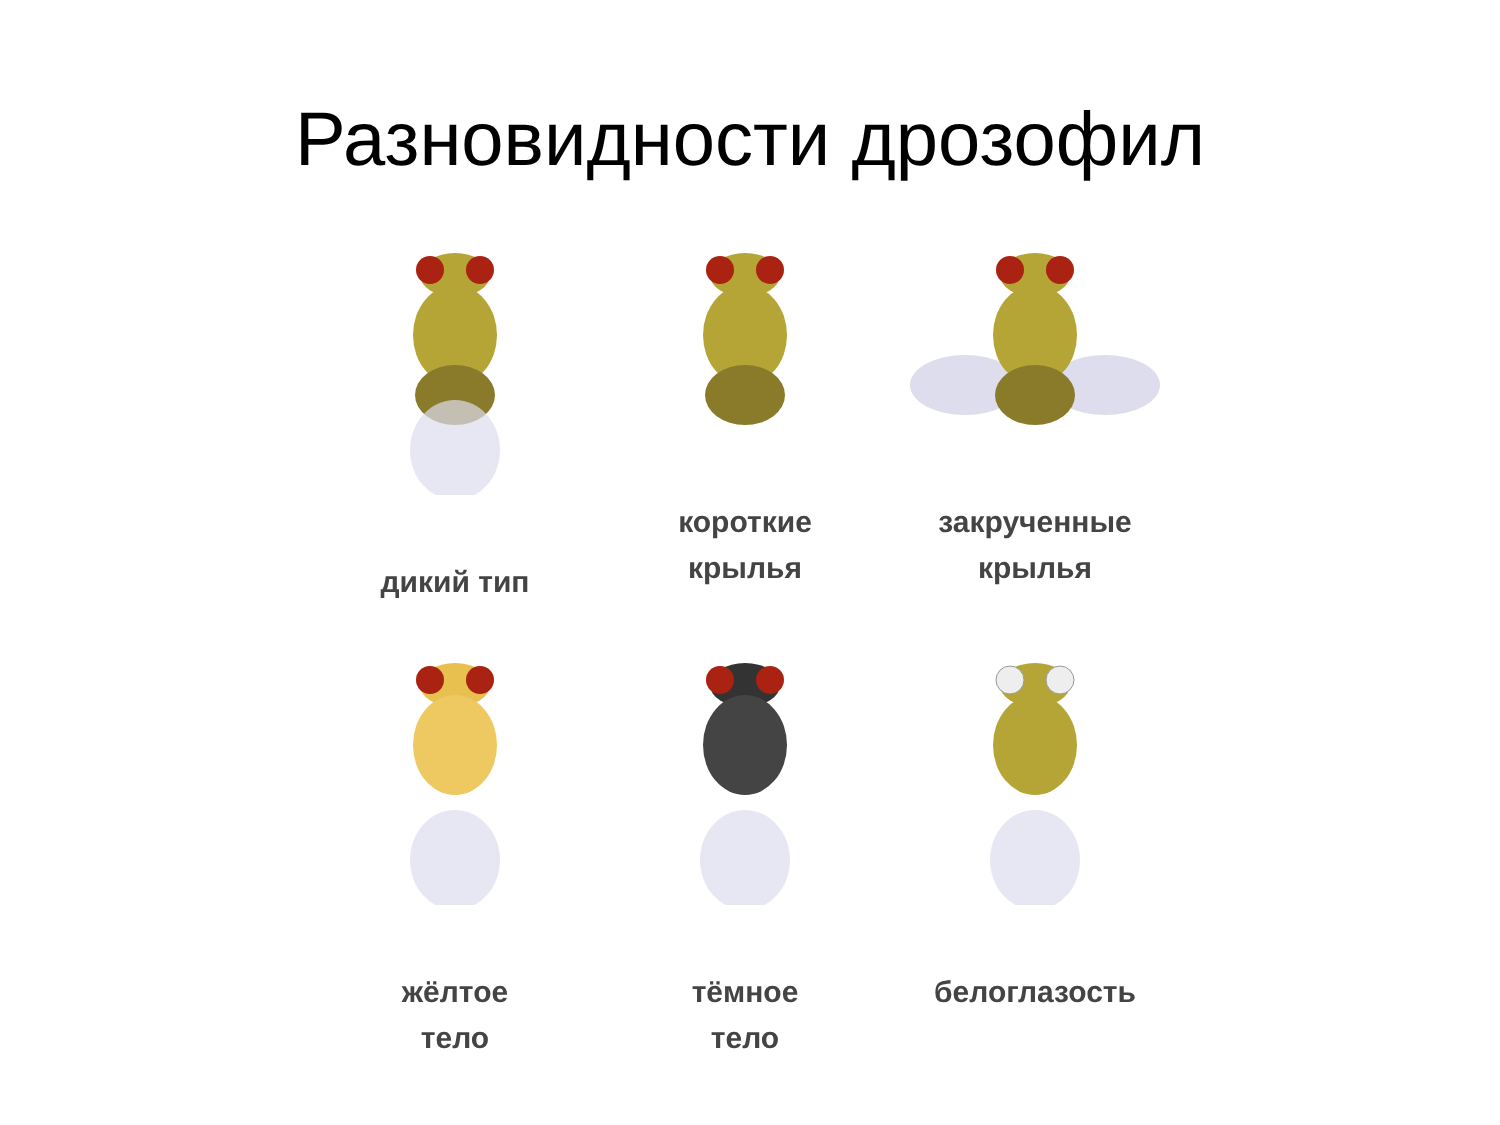Разновидности дрозофил
дикий тип
короткие
крылья
закрученные
крылья
жёлтое
тело
тёмное
тело
белоглазость